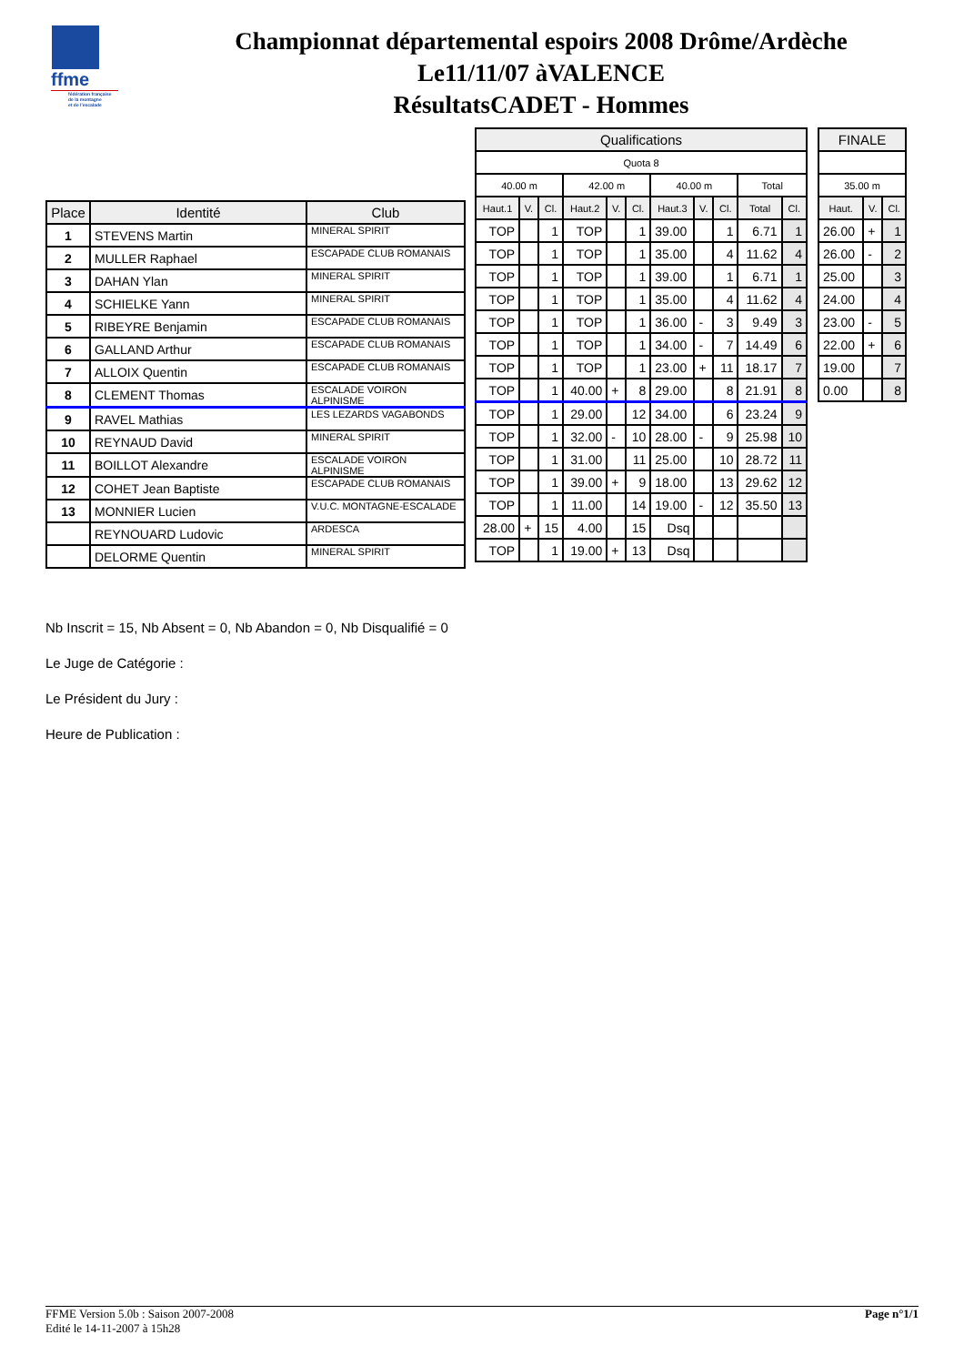ffme
fédération française
de la montagne
et de l'escalade
Championnat départemental espoirs 2008 Drôme/Ardèche
Le11/11/07 àVALENCE
RésultatsCADET - Hommes
| Place | Identité | Club |
| --- | --- | --- |
| 1 | STEVENS Martin | MINERAL SPIRIT |
| 2 | MULLER Raphael | ESCAPADE CLUB ROMANAIS |
| 3 | DAHAN Ylan | MINERAL SPIRIT |
| 4 | SCHIELKE Yann | MINERAL SPIRIT |
| 5 | RIBEYRE Benjamin | ESCAPADE CLUB ROMANAIS |
| 6 | GALLAND Arthur | ESCAPADE CLUB ROMANAIS |
| 7 | ALLOIX Quentin | ESCAPADE CLUB ROMANAIS |
| 8 | CLEMENT Thomas | ESCALADE VOIRON ALPINISME |
| 9 | RAVEL Mathias | LES LEZARDS VAGABONDS |
| 10 | REYNAUD David | MINERAL SPIRIT |
| 11 | BOILLOT Alexandre | ESCALADE VOIRON ALPINISME |
| 12 | COHET Jean Baptiste | ESCAPADE CLUB ROMANAIS |
| 13 | MONNIER Lucien | V.U.C. MONTAGNE-ESCALADE |
| | REYNOUARD Ludovic | ARDESCA |
| | DELORME Quentin | MINERAL SPIRIT |
| Qualifications | | | | | | | | | | |
| --- | --- | --- | --- | --- | --- | --- | --- | --- | --- | --- |
| Quota 8 | | | | | | | | | | |
| 40.00 m | | | 42.00 m | | | 40.00 m | | | Total | |
| Haut.1 | V. | Cl. | Haut.2 | V. | Cl. | Haut.3 | V. | Cl. | Total | Cl. |
| TOP | | 1 | TOP | | 1 | 39.00 | | 1 | 6.71 | 1 |
| TOP | | 1 | TOP | | 1 | 35.00 | | 4 | 11.62 | 4 |
| TOP | | 1 | TOP | | 1 | 39.00 | | 1 | 6.71 | 1 |
| TOP | | 1 | TOP | | 1 | 35.00 | | 4 | 11.62 | 4 |
| TOP | | 1 | TOP | | 1 | 36.00 | - | 3 | 9.49 | 3 |
| TOP | | 1 | TOP | | 1 | 34.00 | - | 7 | 14.49 | 6 |
| TOP | | 1 | TOP | | 1 | 23.00 | + | 11 | 18.17 | 7 |
| TOP | | 1 | 40.00 | + | 8 | 29.00 | | 8 | 21.91 | 8 |
| TOP | | 1 | 29.00 | | 12 | 34.00 | | 6 | 23.24 | 9 |
| TOP | | 1 | 32.00 | - | 10 | 28.00 | - | 9 | 25.98 | 10 |
| TOP | | 1 | 31.00 | | 11 | 25.00 | | 10 | 28.72 | 11 |
| TOP | | 1 | 39.00 | + | 9 | 18.00 | | 13 | 29.62 | 12 |
| TOP | | 1 | 11.00 | | 14 | 19.00 | - | 12 | 35.50 | 13 |
| 28.00 | + | 15 | 4.00 | | 15 | Dsq | | | | |
| TOP | | 1 | 19.00 | + | 13 | Dsq | | | | |
| FINALE | | |
| --- | --- | --- |
| 35.00 m | | |
| Haut. | V. | Cl. |
| 26.00 | + | 1 |
| 26.00 | - | 2 |
| 25.00 | | 3 |
| 24.00 | | 4 |
| 23.00 | - | 5 |
| 22.00 | + | 6 |
| 19.00 | | 7 |
| 0.00 | | 8 |
Nb Inscrit = 15, Nb Absent = 0, Nb Abandon = 0, Nb Disqualifié = 0
Le Juge de Catégorie :
Le Président du Jury :
Heure de Publication :
FFME Version 5.0b : Saison 2007-2008
Edité le 14-11-2007 à 15h28
Page n°1/1